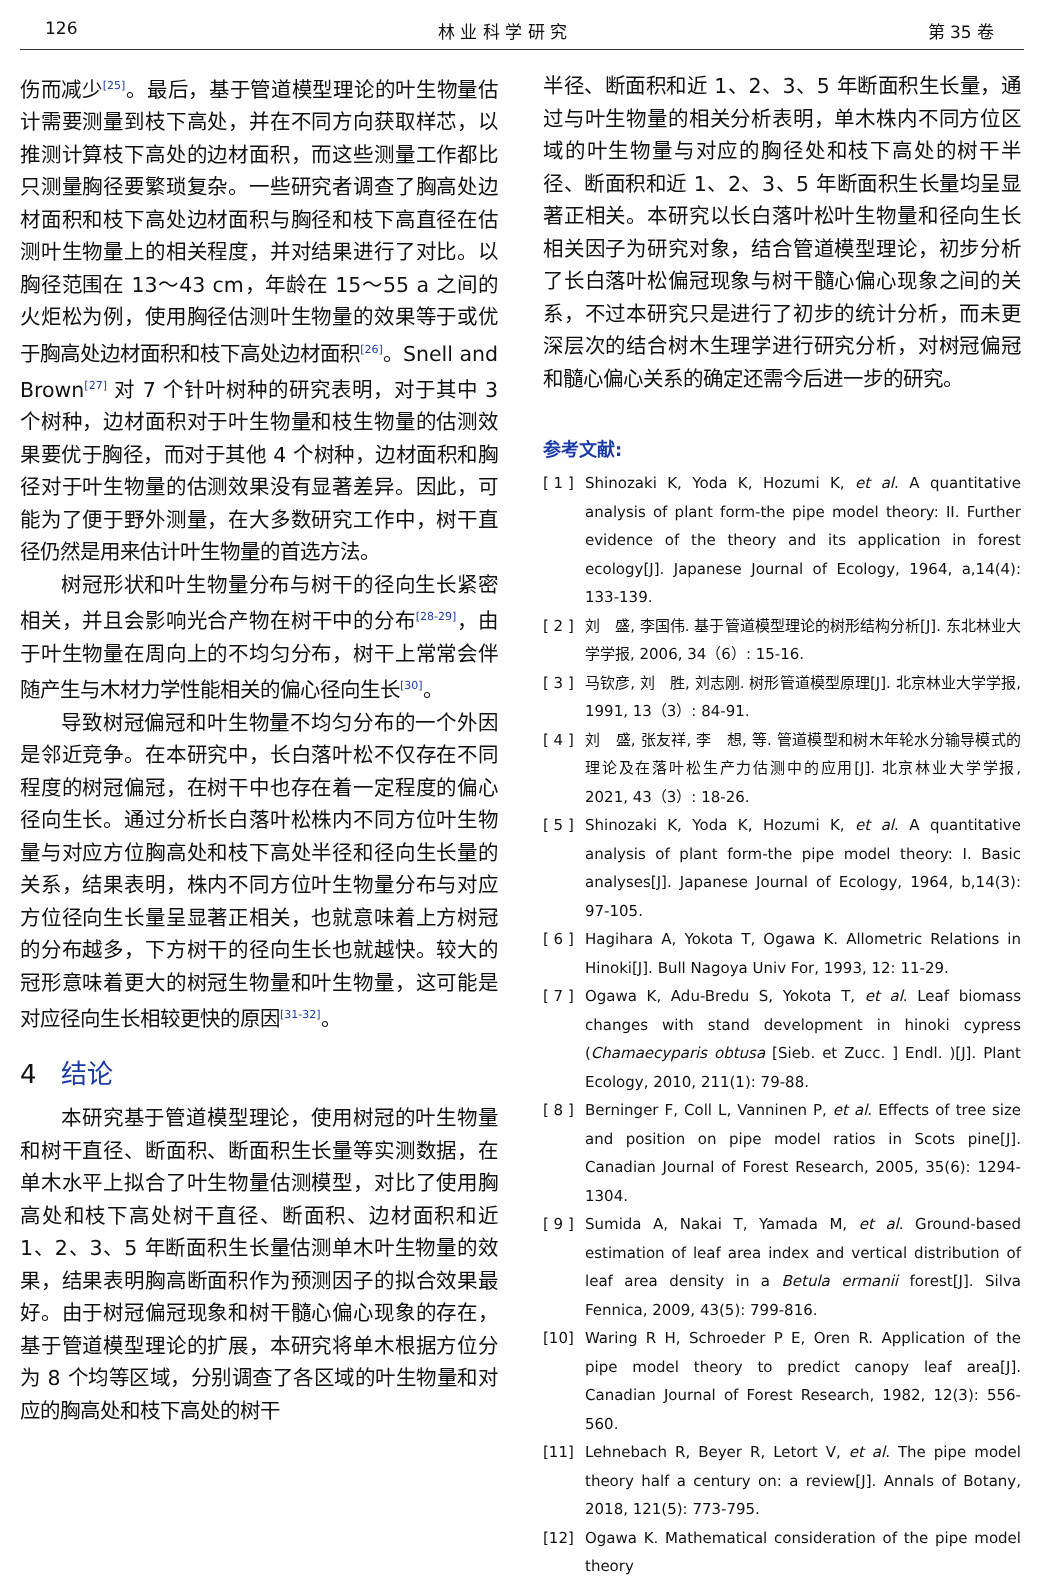126 林 业 科 学 研 究 第 35 卷
伤而减少<sup>[25]</sup>。最后，基于管道模型理论的叶生物量估计需要测量到枝下高处，并在不同方向获取样芯，以推测计算枝下高处的边材面积，而这些测量工作都比只测量胸径要繁琐复杂。一些研究者调查了胸高处边材面积和枝下高处边材面积与胸径和枝下高直径在估测叶生物量上的相关程度，并对结果进行了对比。以胸径范围在 13～43 cm，年龄在 15～55 a 之间的火炬松为例，使用胸径估测叶生物量的效果等于或优于胸高处边材面积和枝下高处边材面积<sup>[26]</sup>。Snell and Brown<sup>[27]</sup> 对 7 个针叶树种的研究表明，对于其中 3 个树种，边材面积对于叶生物量和枝生物量的估测效果要优于胸径，而对于其他 4 个树种，边材面积和胸径对于叶生物量的估测效果没有显著差异。因此，可能为了便于野外测量，在大多数研究工作中，树干直径仍然是用来估计叶生物量的首选方法。
树冠形状和叶生物量分布与树干的径向生长紧密相关，并且会影响光合产物在树干中的分布<sup>[28-29]</sup>，由于叶生物量在周向上的不均匀分布，树干上常常会伴随产生与木材力学性能相关的偏心径向生长<sup>[30]</sup>。
导致树冠偏冠和叶生物量不均匀分布的一个外因是邻近竞争。在本研究中，长白落叶松不仅存在不同程度的树冠偏冠，在树干中也存在着一定程度的偏心径向生长。通过分析长白落叶松株内不同方位叶生物量与对应方位胸高处和枝下高处半径和径向生长量的关系，结果表明，株内不同方位叶生物量分布与对应方位径向生长量呈显著正相关，也就意味着上方树冠的分布越多，下方树干的径向生长也就越快。较大的冠形意味着更大的树冠生物量和叶生物量，这可能是对应径向生长相较更快的原因<sup>[31-32]</sup>。
4 结论
本研究基于管道模型理论，使用树冠的叶生物量和树干直径、断面积、断面积生长量等实测数据，在单木水平上拟合了叶生物量估测模型，对比了使用胸高处和枝下高处树干直径、断面积、边材面积和近 1、2、3、5 年断面积生长量估测单木叶生物量的效果，结果表明胸高断面积作为预测因子的拟合效果最好。由于树冠偏冠现象和树干髓心偏心现象的存在，基于管道模型理论的扩展，本研究将单木根据方位分为 8 个均等区域，分别调查了各区域的叶生物量和对应的胸高处和枝下高处的树干
半径、断面积和近 1、2、3、5 年断面积生长量，通过与叶生物量的相关分析表明，单木株内不同方位区域的叶生物量与对应的胸径处和枝下高处的树干半径、断面积和近 1、2、3、5 年断面积生长量均呈显著正相关。本研究以长白落叶松叶生物量和径向生长相关因子为研究对象，结合管道模型理论，初步分析了长白落叶松偏冠现象与树干髓心偏心现象之间的关系，不过本研究只是进行了初步的统计分析，而未更深层次的结合树木生理学进行研究分析，对树冠偏冠和髓心偏心关系的确定还需今后进一步的研究。
参考文献:
[ 1 ] Shinozaki K, Yoda K, Hozumi K, et al. A quantitative analysis of plant form-the pipe model theory: II. Further evidence of the theory and its application in forest ecology[J]. Japanese Journal of Ecology, 1964, a,14(4): 133-139.
[ 2 ] 刘　盛, 李国伟. 基于管道模型理论的树形结构分析[J]. 东北林业大学学报, 2006, 34（6）: 15-16.
[ 3 ] 马钦彦, 刘　胜, 刘志刚. 树形管道模型原理[J]. 北京林业大学学报, 1991, 13（3）: 84-91.
[ 4 ] 刘　盛, 张友祥, 李　想, 等. 管道模型和树木年轮水分输导模式的理论及在落叶松生产力估测中的应用[J]. 北京林业大学学报, 2021, 43（3）: 18-26.
[ 5 ] Shinozaki K, Yoda K, Hozumi K, et al. A quantitative analysis of plant form-the pipe model theory: I. Basic analyses[J]. Japanese Journal of Ecology, 1964, b,14(3): 97-105.
[ 6 ] Hagihara A, Yokota T, Ogawa K. Allometric Relations in Hinoki[J]. Bull Nagoya Univ For, 1993, 12: 11-29.
[ 7 ] Ogawa K, Adu-Bredu S, Yokota T, et al. Leaf biomass changes with stand development in hinoki cypress (Chamaecyparis obtusa [Sieb. et Zucc. ] Endl. )[J]. Plant Ecology, 2010, 211(1): 79-88.
[ 8 ] Berninger F, Coll L, Vanninen P, et al. Effects of tree size and position on pipe model ratios in Scots pine[J]. Canadian Journal of Forest Research, 2005, 35(6): 1294-1304.
[ 9 ] Sumida A, Nakai T, Yamada M, et al. Ground-based estimation of leaf area index and vertical distribution of leaf area density in a Betula ermanii forest[J]. Silva Fennica, 2009, 43(5): 799-816.
[10] Waring R H, Schroeder P E, Oren R. Application of the pipe model theory to predict canopy leaf area[J]. Canadian Journal of Forest Research, 1982, 12(3): 556-560.
[11] Lehnebach R, Beyer R, Letort V, et al. The pipe model theory half a century on: a review[J]. Annals of Botany, 2018, 121(5): 773-795.
[12] Ogawa K. Mathematical consideration of the pipe model theory